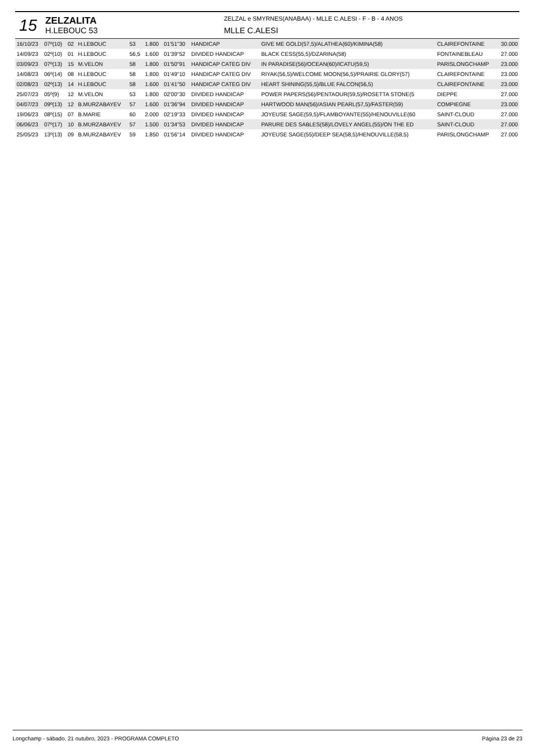15
ZELZALITA
H.LEBOUC 53
ZELZAL e SMYRNES(ANABAA) - MLLE C.ALESI - F - B - 4 ANOS
MLLE C.ALESI
| 16/10/23 | 07º(10) | 02 | H.LEBOUC | 53 | 1.800 | 01'51"30 | HANDICAP | GIVE ME GOLD(57,5)/ALATHEA(60)/KIMINA(58) | CLAIREFONTAINE | 30.000 |
| 14/09/23 | 02º(10) | 01 | H.LEBOUC | 56,5 | 1.600 | 01'39"52 | DIVIDED HANDICAP | BLACK CESS(55,5)/DZARINA(58) | FONTAINEBLEAU | 27.000 |
| 03/09/23 | 07º(13) | 15 | M.VELON | 58 | 1.800 | 01'50"91 | HANDICAP CATEG DIV | IN PARADISE(56)/OCEAN(60)/ICATU(59,5) | PARISLONGCHAMP | 23.000 |
| 14/08/23 | 06º(14) | 08 | H.LEBOUC | 58 | 1.800 | 01'49"10 | HANDICAP CATEG DIV | RIYAK(56,5)/WELCOME MOON(56,5)/PRAIRIE GLORY(57) | CLAIREFONTAINE | 23.000 |
| 02/08/23 | 02º(13) | 14 | H.LEBOUC | 58 | 1.600 | 01'41"50 | HANDICAP CATEG DIV | HEART SHINING(55,5)/BLUE FALCON(56,5) | CLAIREFONTAINE | 23.000 |
| 25/07/23 | 05º(9) | 12 | M.VELON | 53 | 1.800 | 02'00"30 | DIVIDED HANDICAP | POWER PAPERS(56)/PENTAOUR(59,5)/ROSETTA STONE(5 | DIEPPE | 27.000 |
| 04/07/23 | 09º(13) | 12 | B.MURZABAYEV | 57 | 1.600 | 01'36"94 | DIVIDED HANDICAP | HARTWOOD MAN(56)/ASIAN PEARL(57,5)/FASTER(59) | COMPIEGNE | 23.000 |
| 19/06/23 | 08º(15) | 07 | B.MARIE | 60 | 2.000 | 02'19"33 | DIVIDED HANDICAP | JOYEUSE SAGE(59,5)/FLAMBOYANTE(55)/HENOUVILLE(60 | SAINT-CLOUD | 27.000 |
| 06/06/23 | 07º(17) | 10 | B.MURZABAYEV | 57 | 1.500 | 01'34"53 | DIVIDED HANDICAP | PARURE DES SABLES(58)/LOVELY ANGEL(55)/ON THE ED | SAINT-CLOUD | 27.000 |
| 25/05/23 | 13º(13) | 09 | B.MURZABAYEV | 59 | 1.850 | 01'56"14 | DIVIDED HANDICAP | JOYEUSE SAGE(55)/DEEP SEA(58,5)/HENOUVILLE(58,5) | PARISLONGCHAMP | 27.000 |
Longchamp - sábado, 21 outubro, 2023 - PROGRAMA COMPLETO Página 23 de 23